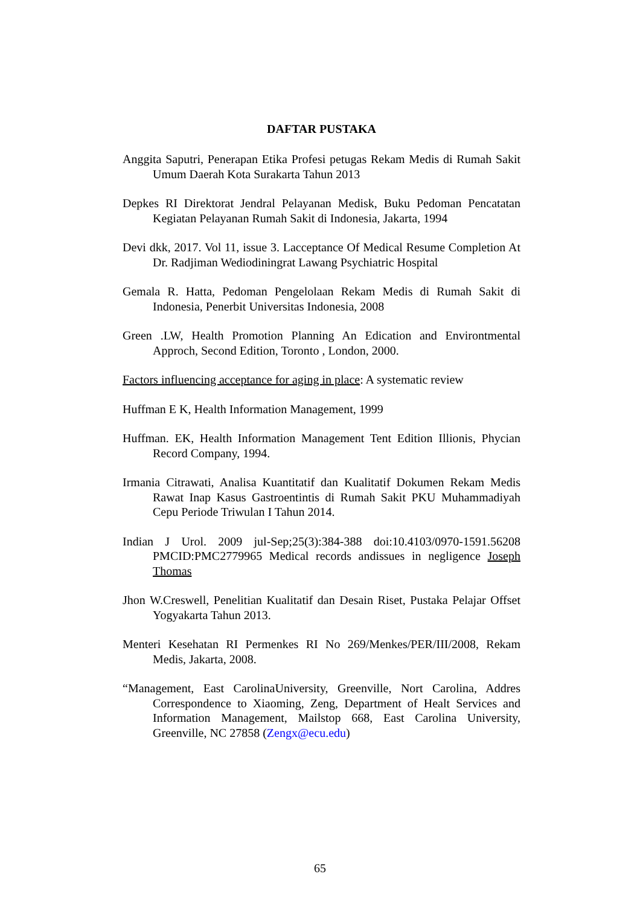DAFTAR PUSTAKA
Anggita Saputri, Penerapan Etika Profesi petugas Rekam Medis di Rumah Sakit Umum Daerah Kota Surakarta Tahun 2013
Depkes RI Direktorat Jendral Pelayanan Medisk, Buku Pedoman Pencatatan Kegiatan Pelayanan Rumah Sakit di Indonesia, Jakarta, 1994
Devi dkk, 2017. Vol 11, issue 3. Lacceptance Of Medical Resume Completion At Dr. Radjiman Wediodiningrat Lawang Psychiatric Hospital
Gemala R. Hatta, Pedoman Pengelolaan Rekam Medis di Rumah Sakit di Indonesia, Penerbit Universitas Indonesia, 2008
Green .LW, Health Promotion Planning An Edication and Environtmental Approch, Second Edition, Toronto , London, 2000.
Factors influencing acceptance for aging in place: A systematic review
Huffman E K, Health Information Management, 1999
Huffman. EK, Health Information Management Tent Edition Illionis, Phycian Record Company, 1994.
Irmania Citrawati, Analisa Kuantitatif dan Kualitatif Dokumen Rekam Medis Rawat Inap Kasus Gastroentintis di Rumah Sakit PKU Muhammadiyah Cepu Periode Triwulan I Tahun 2014.
Indian J Urol. 2009 jul-Sep;25(3):384-388 doi:10.4103/0970-1591.56208 PMCID:PMC2779965 Medical records andissues in negligence Joseph Thomas
Jhon W.Creswell, Penelitian Kualitatif dan Desain Riset, Pustaka Pelajar Offset Yogyakarta Tahun 2013.
Menteri Kesehatan RI Permenkes RI No 269/Menkes/PER/III/2008, Rekam Medis, Jakarta, 2008.
“Management, East CarolinaUniversity, Greenville, Nort Carolina, Addres Correspondence to Xiaoming, Zeng, Department of Healt Services and Information Management, Mailstop 668, East Carolina University, Greenville, NC 27858 (Zengx@ecu.edu)
65